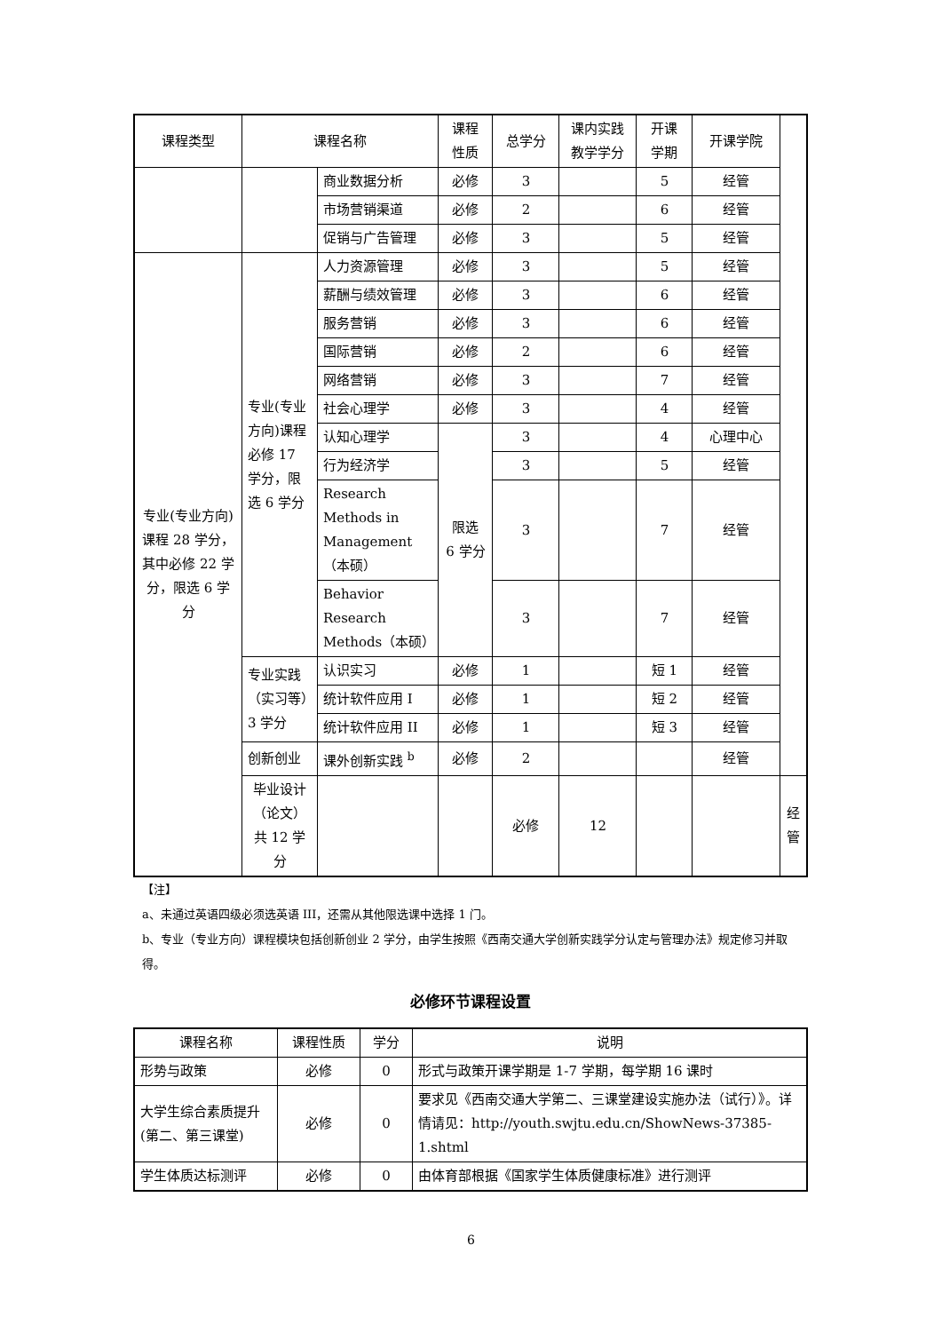| 课程类型 | 课程名称 | | 课程 性质 | 总学分 | 课内实践 教学学分 | 开课 学期 | 开课学院 | |
| --- | --- | --- | --- | --- | --- | --- | --- | --- |
| | | 商业数据分析 | 必修 | 3 | | 5 | 经管 | |
| | | 市场营销渠道 | 必修 | 2 | | 6 | 经管 | |
| | | 促销与广告管理 | 必修 | 3 | | 5 | 经管 | |
| 专业(专业方向)课程 28 学分，其中必修 22 学分，限选 6 学分 | 专业(专业方向)课程必修 17 学分，限选 6 学分 | 人力资源管理 | 必修 | 3 | | 5 | 经管 | |
| | | 薪酬与绩效管理 | 必修 | 3 | | 6 | 经管 | |
| | | 服务营销 | 必修 | 3 | | 6 | 经管 | |
| | | 国际营销 | 必修 | 2 | | 6 | 经管 | |
| | | 网络营销 | 必修 | 3 | | 7 | 经管 | |
| | | 社会心理学 | 必修 | 3 | | 4 | 经管 | |
| | | 认知心理学 | 限选 6 学分 | 3 | | 4 | 心理中心 | |
| | | 行为经济学 | | 3 | | 5 | 经管 | |
| | | Research Methods in Management（本硕） | | 3 | | 7 | 经管 | |
| | | Behavior Research Methods（本硕） | | 3 | | 7 | 经管 | |
| | 专业实践（实习等）3 学分 | 认识实习 | 必修 | 1 | | 短 1 | 经管 | |
| | | 统计软件应用 I | 必修 | 1 | | 短 2 | 经管 | |
| | | 统计软件应用 II | 必修 | 1 | | 短 3 | 经管 | |
| | 创新创业 | 课外创新实践 <sup>b</sup> | 必修 | 2 | | | 经管 | |
| | 毕业设计（论文） 共 12 学分 | | | 必修 | 12 | | | 经管 |
【注】
a、未通过英语四级必须选英语 III，还需从其他限选课中选择 1 门。
b、专业（专业方向）课程模块包括创新创业 2 学分，由学生按照《西南交通大学创新实践学分认定与管理办法》规定修习并取得。
必修环节课程设置
| 课程名称 | 课程性质 | 学分 | 说明 |
| --- | --- | --- | --- |
| 形势与政策 | 必修 | 0 | 形式与政策开课学期是 1-7 学期，每学期 16 课时 |
| 大学生综合素质提升(第二、第三课堂) | 必修 | 0 | 要求见《西南交通大学第二、三课堂建设实施办法（试行）》。详情请见：http://youth.swjtu.edu.cn/ShowNews-37385-1.shtml |
| 学生体质达标测评 | 必修 | 0 | 由体育部根据《国家学生体质健康标准》进行测评 |
6